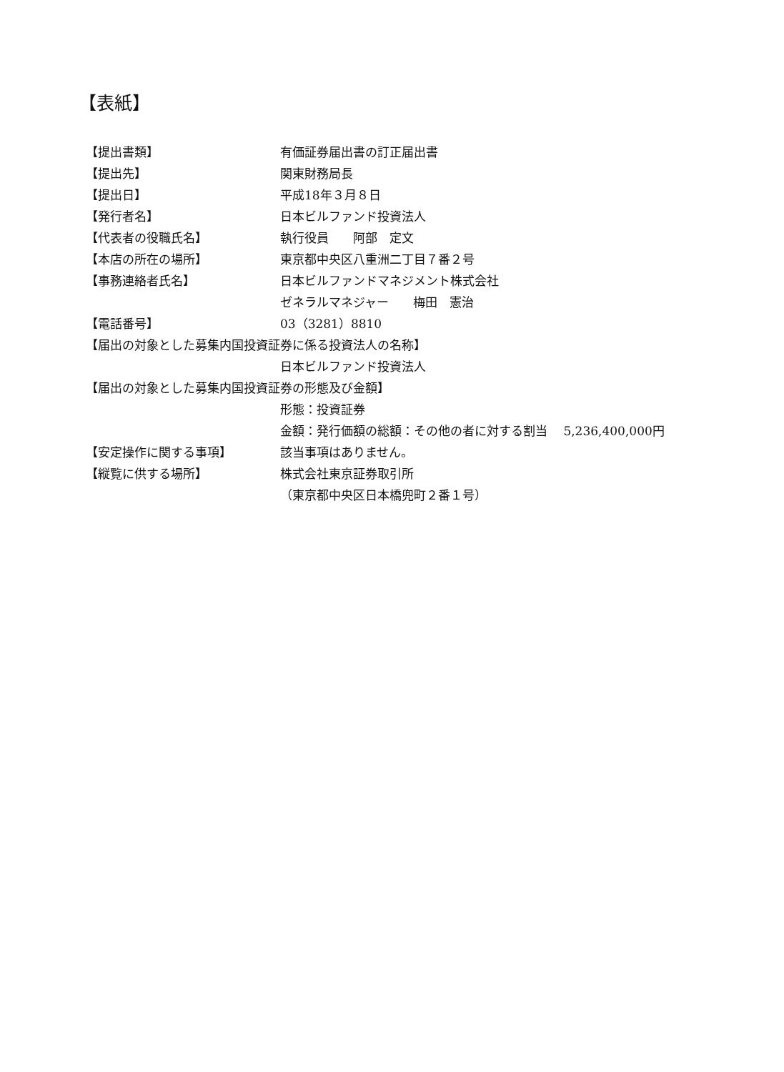【表紙】
【提出書類】 有価証券届出書の訂正届出書
【提出先】 関東財務局長
【提出日】 平成18年３月８日
【発行者名】 日本ビルファンド投資法人
【代表者の役職氏名】 執行役員　　阿部　定文
【本店の所在の場所】 東京都中央区八重洲二丁目７番２号
【事務連絡者氏名】 日本ビルファンドマネジメント株式会社
ゼネラルマネジャー　　梅田　憲治
【電話番号】 03（3281）8810
【届出の対象とした募集内国投資証券に係る投資法人の名称】
日本ビルファンド投資法人
【届出の対象とした募集内国投資証券の形態及び金額】
形態：投資証券
金額：発行価額の総額：その他の者に対する割当　 5,236,400,000円
【安定操作に関する事項】 該当事項はありません。
【縦覧に供する場所】 株式会社東京証券取引所
（東京都中央区日本橋兜町２番１号）